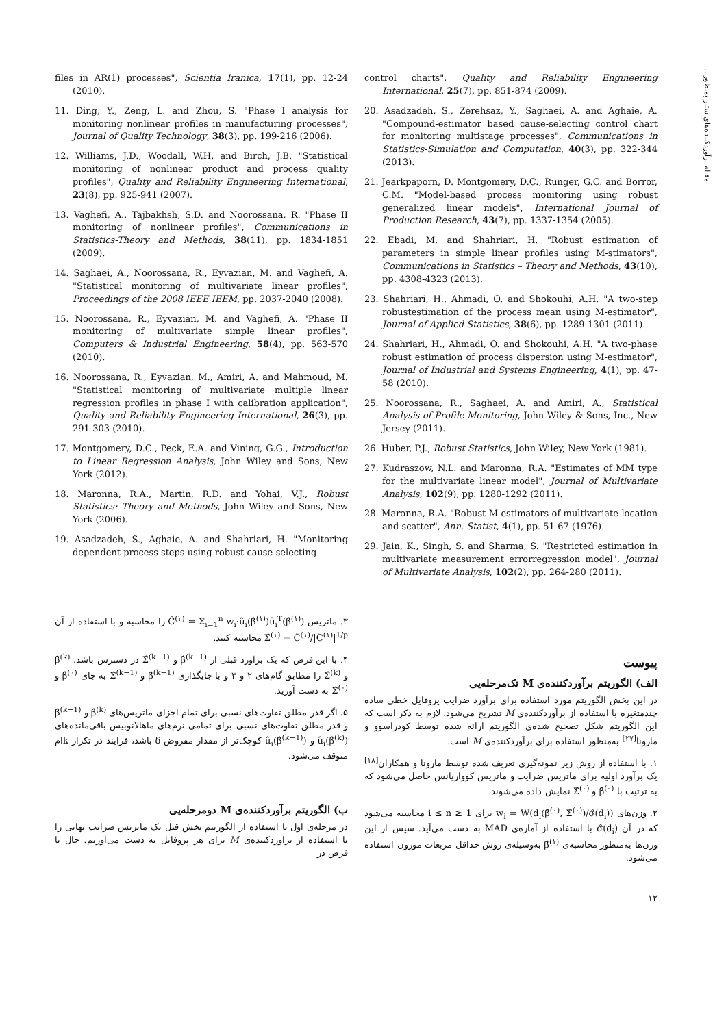مقاله برآوردکننده‌های ستبر بمنظور...
files in AR(1) processes", Scientia Iranica, 17(1), pp. 12-24 (2010).
11. Ding, Y., Zeng, L. and Zhou, S. "Phase I analysis for monitoring nonlinear profiles in manufacturing processes", Journal of Quality Technology, 38(3), pp. 199-216 (2006).
12. Williams, J.D., Woodall, W.H. and Birch, J.B. "Statistical monitoring of nonlinear product and process quality profiles", Quality and Reliability Engineering International, 23(8), pp. 925-941 (2007).
13. Vaghefi, A., Tajbakhsh, S.D. and Noorossana, R. "Phase II monitoring of nonlinear profiles", Communications in Statistics-Theory and Methods, 38(11), pp. 1834-1851 (2009).
14. Saghaei, A., Noorossana, R., Eyvazian, M. and Vaghefi, A. "Statistical monitoring of multivariate linear profiles", Proceedings of the 2008 IEEE IEEM, pp. 2037-2040 (2008).
15. Noorossana, R., Eyvazian, M. and Vaghefi, A. "Phase II monitoring of multivariate simple linear profiles", Computers & Industrial Engineering, 58(4), pp. 563-570 (2010).
16. Noorossana, R., Eyvazian, M., Amiri, A. and Mahmoud, M. "Statistical monitoring of multivariate multiple linear regression profiles in phase I with calibration application", Quality and Reliability Engineering International, 26(3), pp. 291-303 (2010).
17. Montgomery, D.C., Peck, E.A. and Vining, G.G., Introduction to Linear Regression Analysis, John Wiley and Sons, New York (2012).
18. Maronna, R.A., Martin, R.D. and Yohai, V.J., Robust Statistics: Theory and Methods, John Wiley and Sons, New York (2006).
19. Asadzadeh, S., Aghaie, A. and Shahriari, H. "Monitoring dependent process steps using robust cause-selecting
control charts", Quality and Reliability Engineering International, 25(7), pp. 851-874 (2009).
20. Asadzadeh, S., Zerehsaz, Y., Saghaei, A. and Aghaie, A. "Compound-estimator based cause-selecting control chart for monitoring multistage processes", Communications in Statistics-Simulation and Computation, 40(3), pp. 322-344 (2013).
21. Jearkpaporn, D. Montgomery, D.C., Runger, G.C. and Borror, C.M. "Model-based process monitoring using robust generalized linear models", International Journal of Production Research, 43(7), pp. 1337-1354 (2005).
22. Ebadi, M. and Shahriari, H. "Robust estimation of parameters in simple linear profiles using M-stimators", Communications in Statistics – Theory and Methods, 43(10), pp. 4308-4323 (2013).
23. Shahriari, H., Ahmadi, O. and Shokouhi, A.H. "A two-step robustestimation of the process mean using M-estimator", Journal of Applied Statistics, 38(6), pp. 1289-1301 (2011).
24. Shahriari, H., Ahmadi, O. and Shokouhi, A.H. "A two-phase robust estimation of process dispersion using M-estimator", Journal of Industrial and Systems Engineering, 4(1), pp. 47-58 (2010).
25. Noorossana, R., Saghaei, A. and Amiri, A., Statistical Analysis of Profile Monitoring, John Wiley & Sons, Inc., New Jersey (2011).
26. Huber, P.J., Robust Statistics, John Wiley, New York (1981).
27. Kudraszow, N.L. and Maronna, R.A. "Estimates of MM type for the multivariate linear model", Journal of Multivariate Analysis, 102(9), pp. 1280-1292 (2011).
28. Maronna, R.A. "Robust M-estimators of multivariate location and scatter", Ann. Statist, 4(1), pp. 51-67 (1976).
29. Jain, K., Singh, S. and Sharma, S. "Restricted estimation in multivariate measurement errorregression model", Journal of Multivariate Analysis, 102(2), pp. 264-280 (2011).
پیوست
الف) الگوریتم برآوردکننده‌ی M تک‌مرحله‌یی
در این بخش الگوریتم مورد استفاده برای برآورد ضرایب پروفایل خطی ساده چندمتغیره با استفاده از برآوردکننده‌ی M تشریح می‌شود. لازم به ذکر است که این الگوریتم شکل تصحیح شده‌ی الگوریتم ارائه شده توسط کودراسوو و مارونا<sup>[۲۷]</sup> به‌منظور استفاده برای برآوردکننده‌ی M است.
۱. با استفاده از روش زیر نمونه‌گیری تعریف شده توسط مارونا و همکاران<sup>[۱۸]</sup> یک برآورد اولیه برای ماتریس ضرایب و ماتریس کوواریانس حاصل می‌شود که به ترتیب با β̂<sup>(۰)</sup> و Σ̂<sup>(۰)</sup> نمایش داده می‌شوند.
۲. وزن‌های w<sub>i</sub> = W(d<sub>i</sub>(β̂<sup>(۰)</sup>, Σ̂<sup>(۰)</sup>)/σ̂(d<sub>i</sub>)) برای 1 ≤ i ≤ n محاسبه می‌شود که در آن σ̂(d<sub>i</sub>) با استفاده از آماره‌ی MAD به دست می‌آید. سپس از این وزن‌ها به‌منظور محاسبه‌ی β̂<sup>(۱)</sup> به‌وسیله‌ی روش حداقل مربعات موزون استفاده می‌شود.
۳. ماتریس Ĉ<sup>(۱)</sup> = Σ<sub>i=1</sub><sup>n</sup> w<sub>i</sub>·û<sub>i</sub>(β̂<sup>(۱)</sup>)û<sub>i</sub><sup>T</sup>(β̂<sup>(۱)</sup>) را محاسبه و با استفاده از آن Σ̂<sup>(۱)</sup> = Ĉ<sup>(۱)</sup>/|Ĉ<sup>(۱)</sup>|<sup>1/p</sup> محاسبه کنید.
۴. با این فرض که یک برآورد قبلی از β̂<sup>(k−1)</sup> و Σ̂<sup>(k−1)</sup> در دسترس باشد، β̂<sup>(k)</sup> و Σ̂<sup>(k)</sup> را مطابق گام‌های ۲ و ۳ و با جایگذاری β̂<sup>(k−1)</sup> و Σ̂<sup>(k−1)</sup> به جای β̂<sup>(۰)</sup> و Σ̂<sup>(۰)</sup> به دست آورید.
۵. اگر قدر مطلق تفاوت‌های نسبی برای تمام اجزای ماتریس‌های β̂<sup>(k)</sup> و β̂<sup>(k−1)</sup> و قدر مطلق تفاوت‌های نسبی برای تمامی نرم‌های ماهالانوبیس باقی‌مانده‌های û<sub>i</sub>(β̂<sup>(k)</sup>) و û<sub>i</sub>(β̂<sup>(k−1)</sup>) کوچک‌تر از مقدار مفروض δ باشد، فرایند در تکرار kام متوقف می‌شود.
ب) الگوریتم برآوردکننده‌ی M دومرحله‌یی
در مرحله‌ی اول با استفاده از الگوریتم بخش قبل یک ماتریس ضرایب نهایی را با استفاده از برآوردکننده‌ی M برای هر پروفایل به دست می‌آوریم. حال با فرض در
۱۲